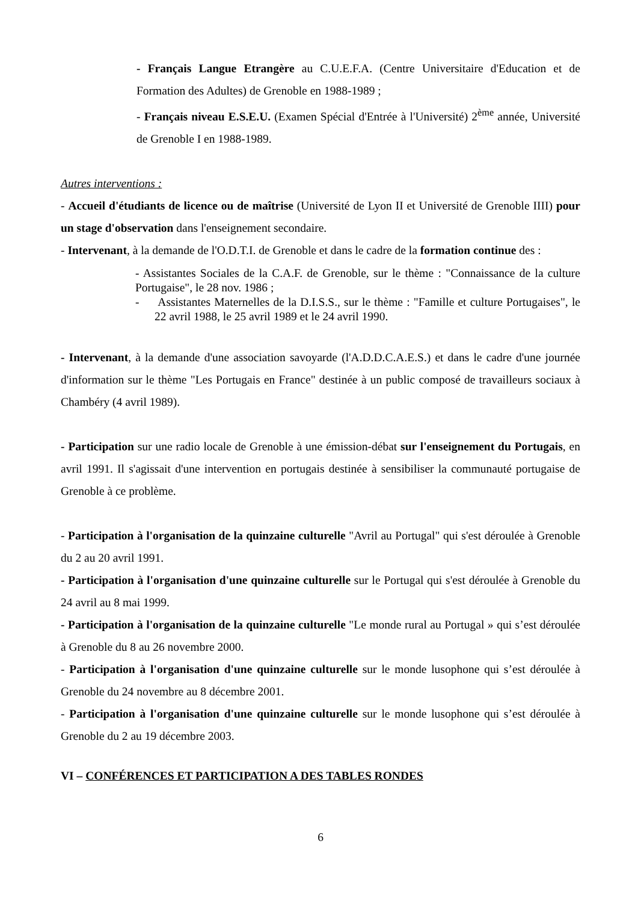- Français Langue Etrangère au C.U.E.F.A. (Centre Universitaire d'Education et de Formation des Adultes) de Grenoble en 1988-1989 ;
- Français niveau E.S.E.U. (Examen Spécial d'Entrée à l'Université) 2<sup>ème</sup> année, Université de Grenoble I en 1988-1989.
Autres interventions :
- Accueil d'étudiants de licence ou de maîtrise (Université de Lyon II et Université de Grenoble IIII) pour un stage d'observation dans l'enseignement secondaire.
- Intervenant, à la demande de l'O.D.T.I. de Grenoble et dans le cadre de la formation continue des :
- Assistantes Sociales de la C.A.F. de Grenoble, sur le thème : "Connaissance de la culture Portugaise", le 28 nov. 1986 ;
- Assistantes Maternelles de la D.I.S.S., sur le thème : "Famille et culture Portugaises", le 22 avril 1988, le 25 avril 1989 et le 24 avril 1990.
- Intervenant, à la demande d'une association savoyarde (l'A.D.D.C.A.E.S.) et dans le cadre d'une journée d'information sur le thème "Les Portugais en France" destinée à un public composé de travailleurs sociaux à Chambéry (4 avril 1989).
- Participation sur une radio locale de Grenoble à une émission-débat sur l'enseignement du Portugais, en avril 1991. Il s'agissait d'une intervention en portugais destinée à sensibiliser la communauté portugaise de Grenoble à ce problème.
- Participation à l'organisation de la quinzaine culturelle "Avril au Portugal" qui s'est déroulée à Grenoble du 2 au 20 avril 1991.
- Participation à l'organisation d'une quinzaine culturelle sur le Portugal qui s'est déroulée à Grenoble du 24 avril au 8 mai 1999.
- Participation à l'organisation de la quinzaine culturelle "Le monde rural au Portugal » qui s’est déroulée à Grenoble du 8 au 26 novembre 2000.
- Participation à l'organisation d'une quinzaine culturelle sur le monde lusophone qui s’est déroulée à Grenoble du 24 novembre au 8 décembre 2001.
- Participation à l'organisation d'une quinzaine culturelle sur le monde lusophone qui s’est déroulée à Grenoble du 2 au 19 décembre 2003.
VI – CONFÉRENCES ET PARTICIPATION A DES TABLES RONDES
6